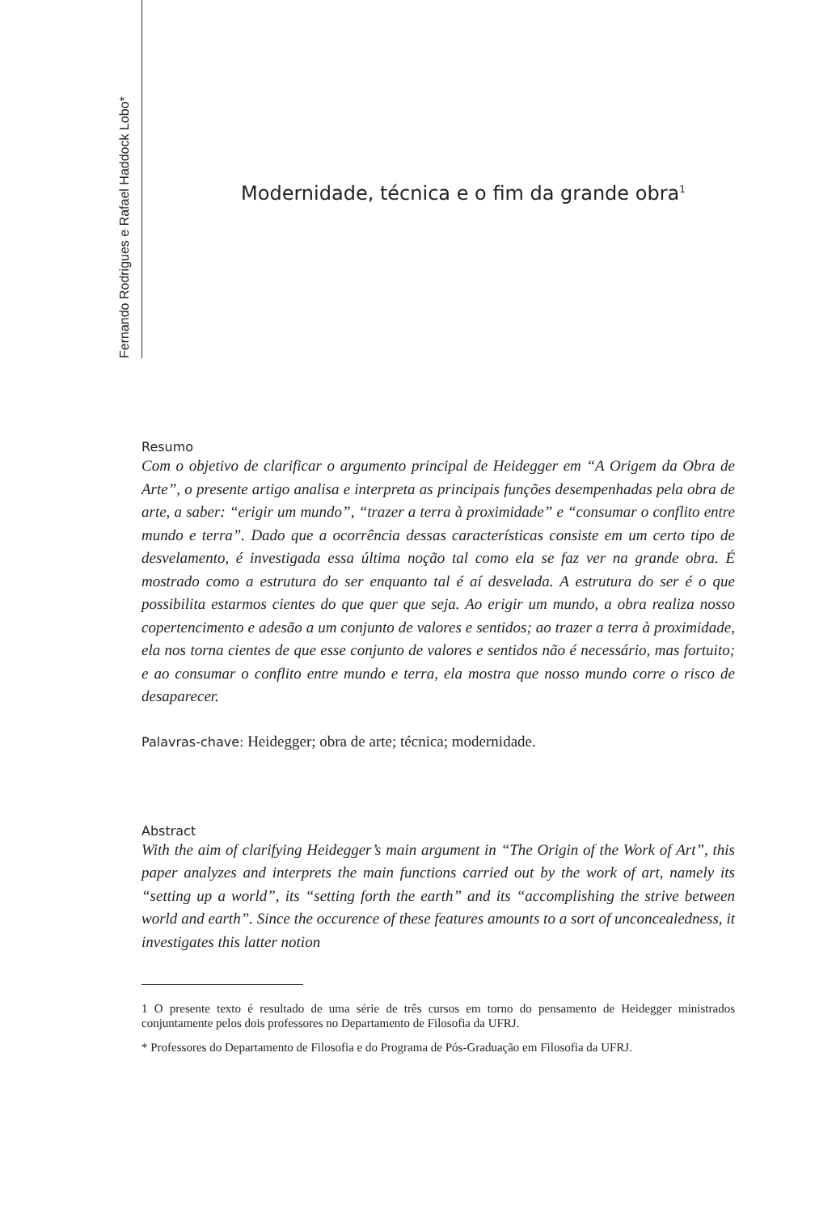Fernando Rodrigues e Rafael Haddock Lobo*
Modernidade, técnica e o fim da grande obra<sup>1</sup>
Resumo
Com o objetivo de clarificar o argumento principal de Heidegger em “A Origem da Obra de Arte”, o presente artigo analisa e interpreta as principais funções desempenhadas pela obra de arte, a saber: “erigir um mundo”, “trazer a terra à proximidade” e “consumar o conflito entre mundo e terra”. Dado que a ocorrência dessas características consiste em um certo tipo de desvelamento, é investigada essa última noção tal como ela se faz ver na grande obra. É mostrado como a estrutura do ser enquanto tal é aí desvelada. A estrutura do ser é o que possibilita estarmos cientes do que quer que seja. Ao erigir um mundo, a obra realiza nosso copertencimento e adesão a um conjunto de valores e sentidos; ao trazer a terra à proximidade, ela nos torna cientes de que esse conjunto de valores e sentidos não é necessário, mas fortuito; e ao consumar o conflito entre mundo e terra, ela mostra que nosso mundo corre o risco de desaparecer.
Palavras-chave: Heidegger; obra de arte; técnica; modernidade.
Abstract
With the aim of clarifying Heidegger’s main argument in “The Origin of the Work of Art”, this paper analyzes and interprets the main functions carried out by the work of art, namely its “setting up a world”, its “setting forth the earth” and its “accomplishing the strive between world and earth”. Since the occurence of these features amounts to a sort of unconcealedness, it investigates this latter notion
1 O presente texto é resultado de uma série de três cursos em torno do pensamento de Heidegger ministrados conjuntamente pelos dois professores no Departamento de Filosofia da UFRJ.
* Professores do Departamento de Filosofia e do Programa de Pós-Graduação em Filosofia da UFRJ.